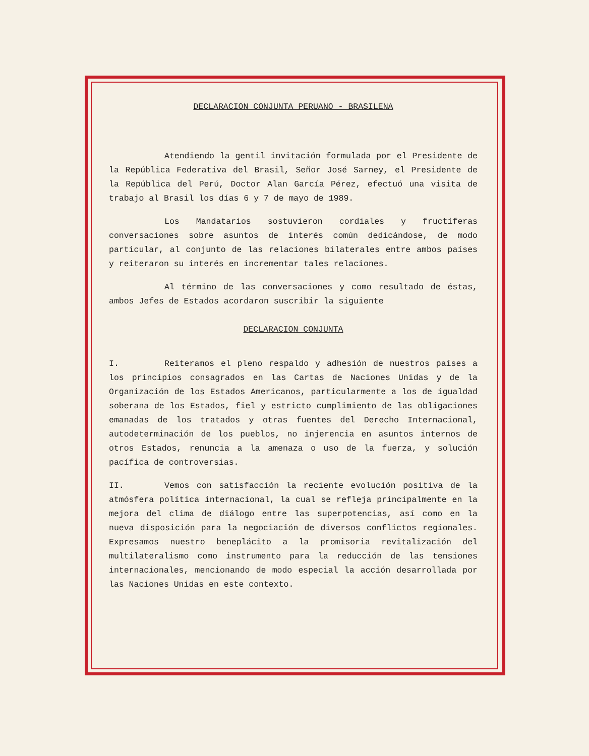DECLARACION CONJUNTA PERUANO - BRASILENA
Atendiendo la gentil invitación formulada por el Presidente de la República Federativa del Brasil, Señor José Sarney, el Presidente de la República del Perú, Doctor Alan García Pérez, efectuó una visita de trabajo al Brasil los días 6 y 7 de mayo de 1989.
Los Mandatarios sostuvieron cordiales y fructíferas conversaciones sobre asuntos de interés común dedicándose, de modo particular, al conjunto de las relaciones bilaterales entre ambos países y reiteraron su interés en incrementar tales relaciones.
Al término de las conversaciones y como resultado de éstas, ambos Jefes de Estados acordaron suscribir la siguiente
DECLARACION CONJUNTA
I. Reiteramos el pleno respaldo y adhesión de nuestros países a los principios consagrados en las Cartas de Naciones Unidas y de la Organización de los Estados Americanos, particularmente a los de igualdad soberana de los Estados, fiel y estricto cumplimiento de las obligaciones emanadas de los tratados y otras fuentes del Derecho Internacional, autodeterminación de los pueblos, no injerencia en asuntos internos de otros Estados, renuncia a la amenaza o uso de la fuerza, y solución pacífica de controversias.
II. Vemos con satisfacción la reciente evolución positiva de la atmósfera política internacional, la cual se refleja principalmente en la mejora del clima de diálogo entre las superpotencias, así como en la nueva disposición para la negociación de diversos conflictos regionales. Expresamos nuestro beneplácito a la promisoria revitalización del multilateralismo como instrumento para la reducción de las tensiones internacionales, mencionando de modo especial la acción desarrollada por las Naciones Unidas en este contexto.